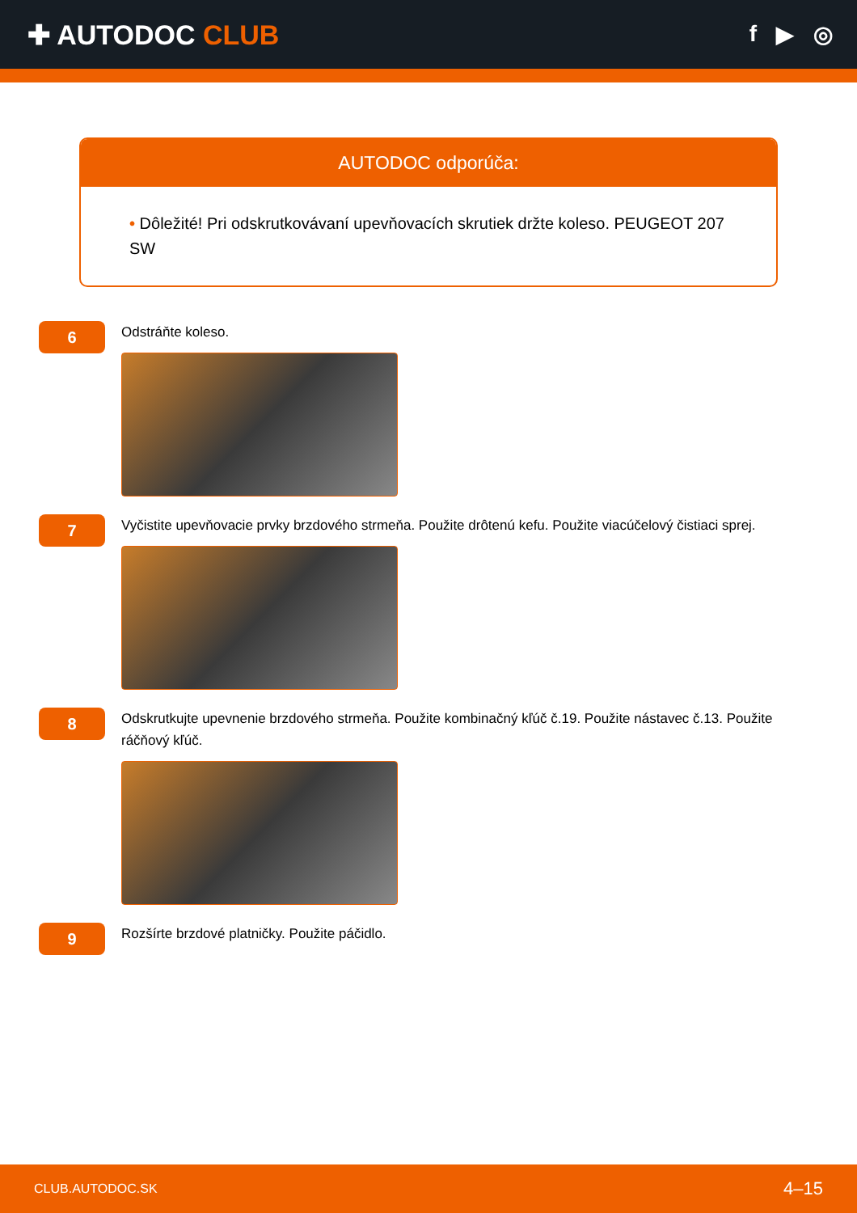✚ AUTODOC CLUB
f ▶ ◎
AUTODOC odporúča:
• Dôležité! Pri odskrutkovávaní upevňovacích skrutiek držte koleso. PEUGEOT 207 SW
6
Odstráňte koleso.
7
Vyčistite upevňovacie prvky brzdového strmeňa. Použite drôtenú kefu. Použite viacúčelový čistiaci sprej.
8
Odskrutkujte upevnenie brzdového strmeňa. Použite kombinačný kľúč č.19. Použite nástavec č.13. Použite ráčňový kľúč.
9
Rozšírte brzdové platničky. Použite páčidlo.
CLUB.AUTODOC.SK 4–15